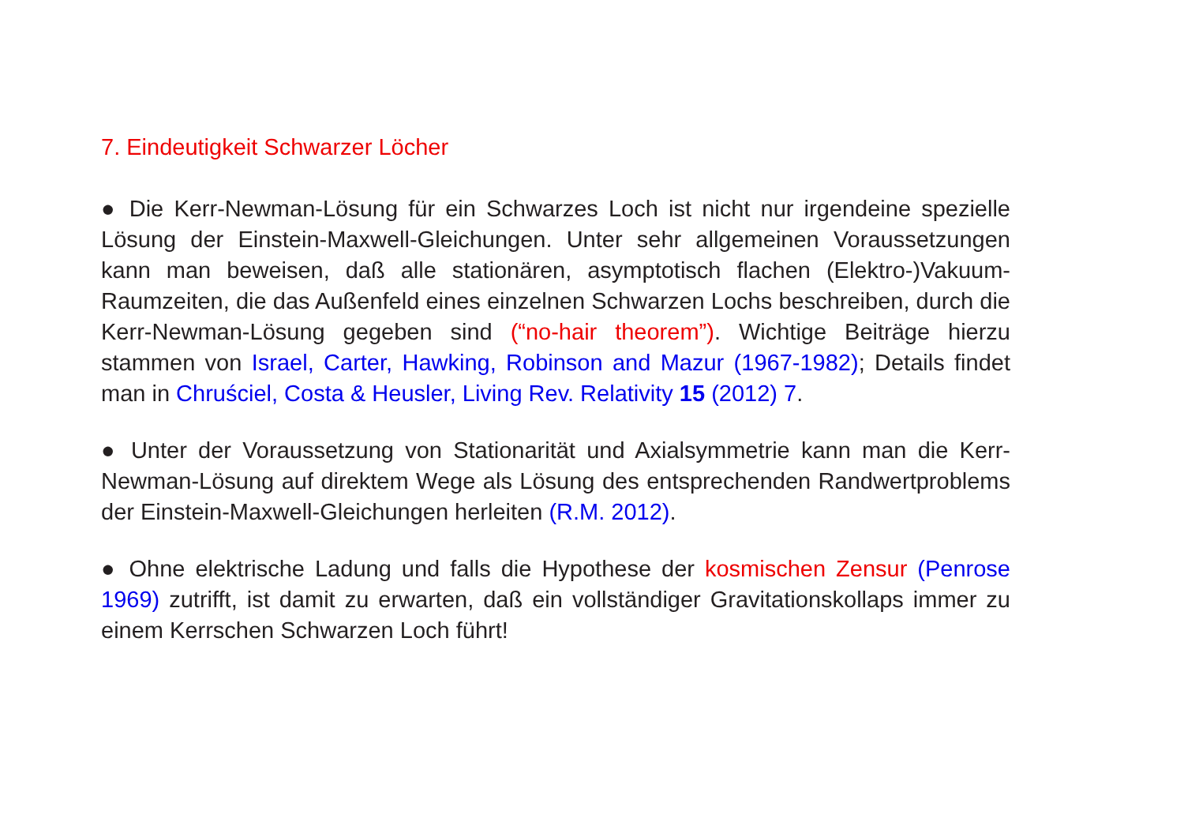7. Eindeutigkeit Schwarzer Löcher
● Die Kerr-Newman-Lösung für ein Schwarzes Loch ist nicht nur irgendeine spezielle Lösung der Einstein-Maxwell-Gleichungen. Unter sehr allgemeinen Voraussetzungen kann man beweisen, daß alle stationären, asymptotisch flachen (Elektro-)Vakuum-Raumzeiten, die das Außenfeld eines einzelnen Schwarzen Lochs beschreiben, durch die Kerr-Newman-Lösung gegeben sind (“no-hair theorem”). Wichtige Beiträge hierzu stammen von Israel, Carter, Hawking, Robinson and Mazur (1967-1982); Details findet man in Chruściel, Costa & Heusler, Living Rev. Relativity 15 (2012) 7.
● Unter der Voraussetzung von Stationarität und Axialsymmetrie kann man die Kerr-Newman-Lösung auf direktem Wege als Lösung des entsprechenden Randwertproblems der Einstein-Maxwell-Gleichungen herleiten (R.M. 2012).
● Ohne elektrische Ladung und falls die Hypothese der kosmischen Zensur (Penrose 1969) zutrifft, ist damit zu erwarten, daß ein vollständiger Gravitationskollaps immer zu einem Kerrschen Schwarzen Loch führt!